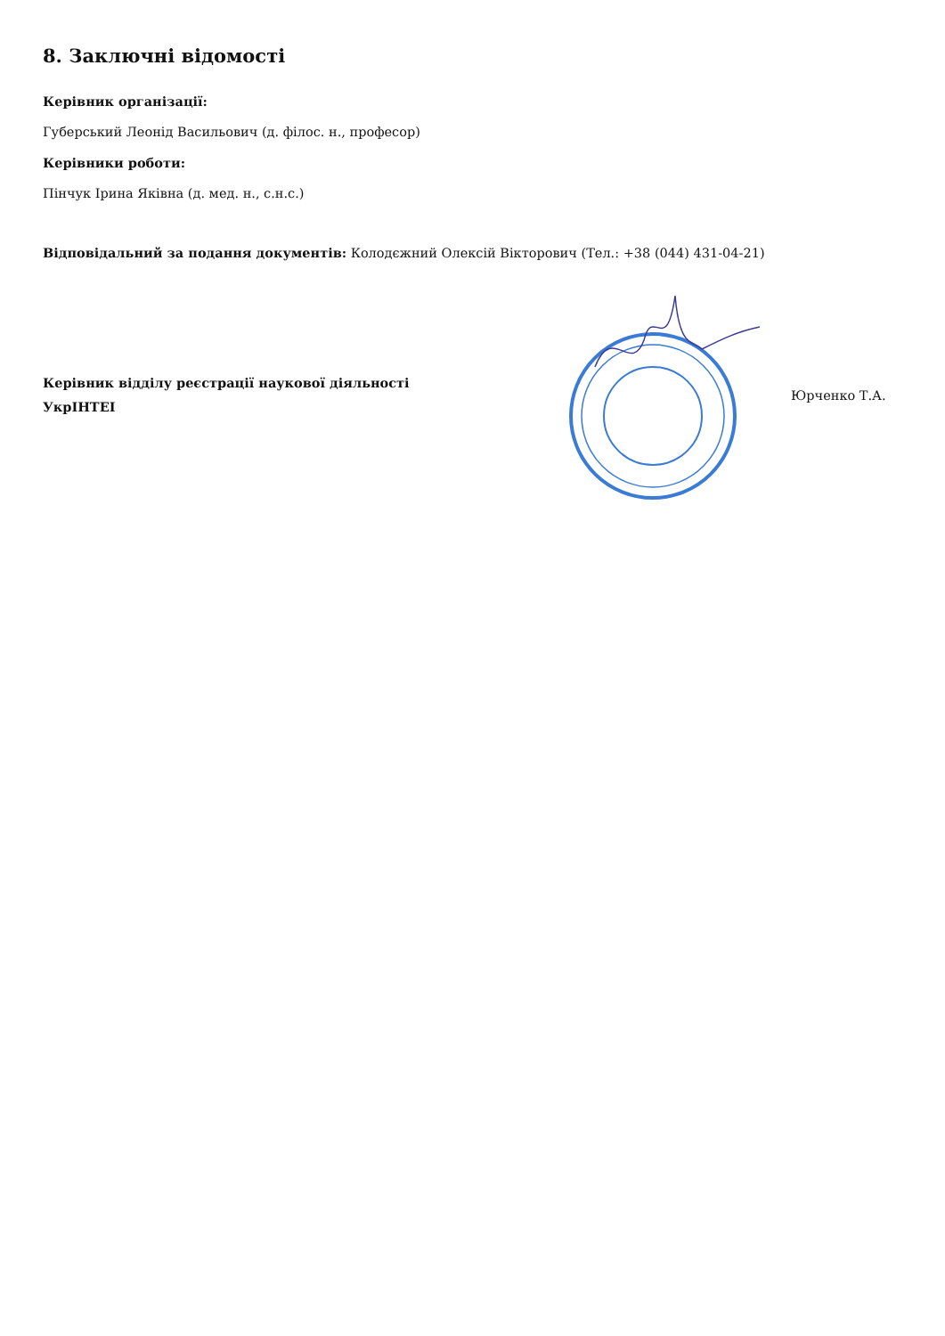8. Заключні відомості
Керівник організації:
Губерський Леонід Васильович (д. філос. н., професор)
Керівники роботи:
Пінчук Ірина Яківна (д. мед. н., с.н.с.)
Відповідальний за подання документів: Колодєжний Олексій Вікторович (Тел.: +38 (044) 431-04-21)
Керівник відділу реєстрації наукової діяльності
УкрІНТЕІ
Юрченко Т.А.